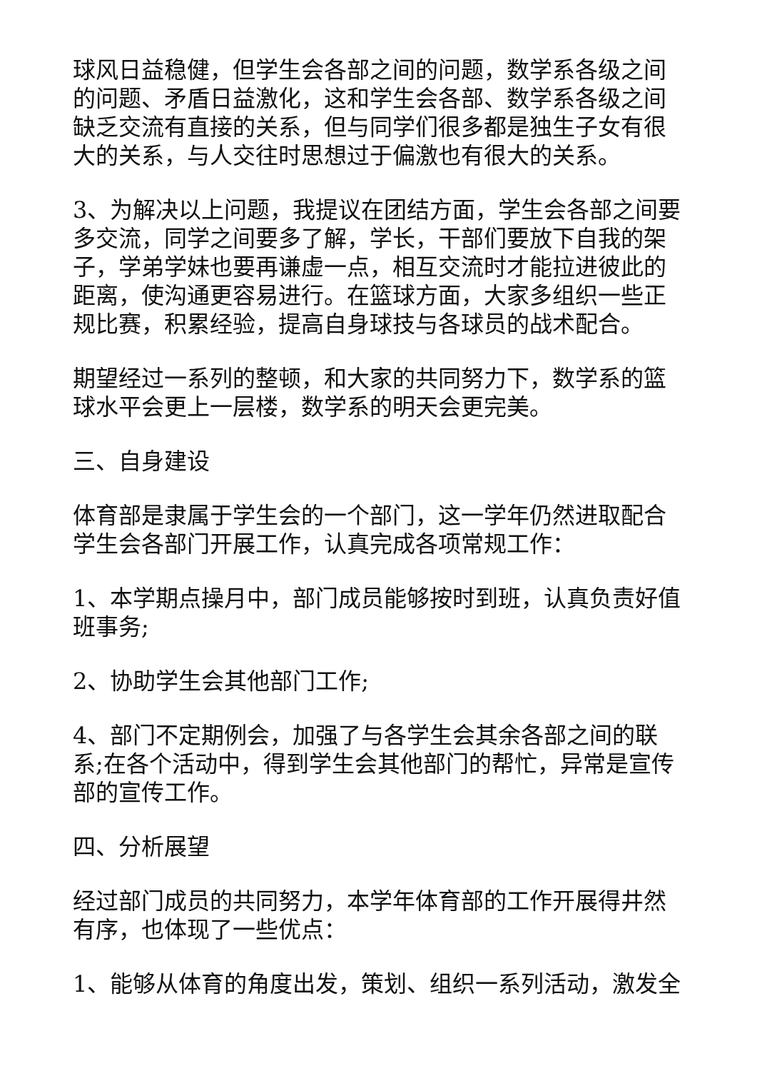球风日益稳健，但学生会各部之间的问题，数学系各级之间的问题、矛盾日益激化，这和学生会各部、数学系各级之间缺乏交流有直接的关系，但与同学们很多都是独生子女有很大的关系，与人交往时思想过于偏激也有很大的关系。
3、为解决以上问题，我提议在团结方面，学生会各部之间要多交流，同学之间要多了解，学长，干部们要放下自我的架子，学弟学妹也要再谦虚一点，相互交流时才能拉进彼此的距离，使沟通更容易进行。在篮球方面，大家多组织一些正规比赛，积累经验，提高自身球技与各球员的战术配合。
期望经过一系列的整顿，和大家的共同努力下，数学系的篮球水平会更上一层楼，数学系的明天会更完美。
三、自身建设
体育部是隶属于学生会的一个部门，这一学年仍然进取配合学生会各部门开展工作，认真完成各项常规工作：
1、本学期点操月中，部门成员能够按时到班，认真负责好值班事务;
2、协助学生会其他部门工作;
4、部门不定期例会，加强了与各学生会其余各部之间的联系;在各个活动中，得到学生会其他部门的帮忙，异常是宣传部的宣传工作。
四、分析展望
经过部门成员的共同努力，本学年体育部的工作开展得井然有序，也体现了一些优点：
1、能够从体育的角度出发，策划、组织一系列活动，激发全